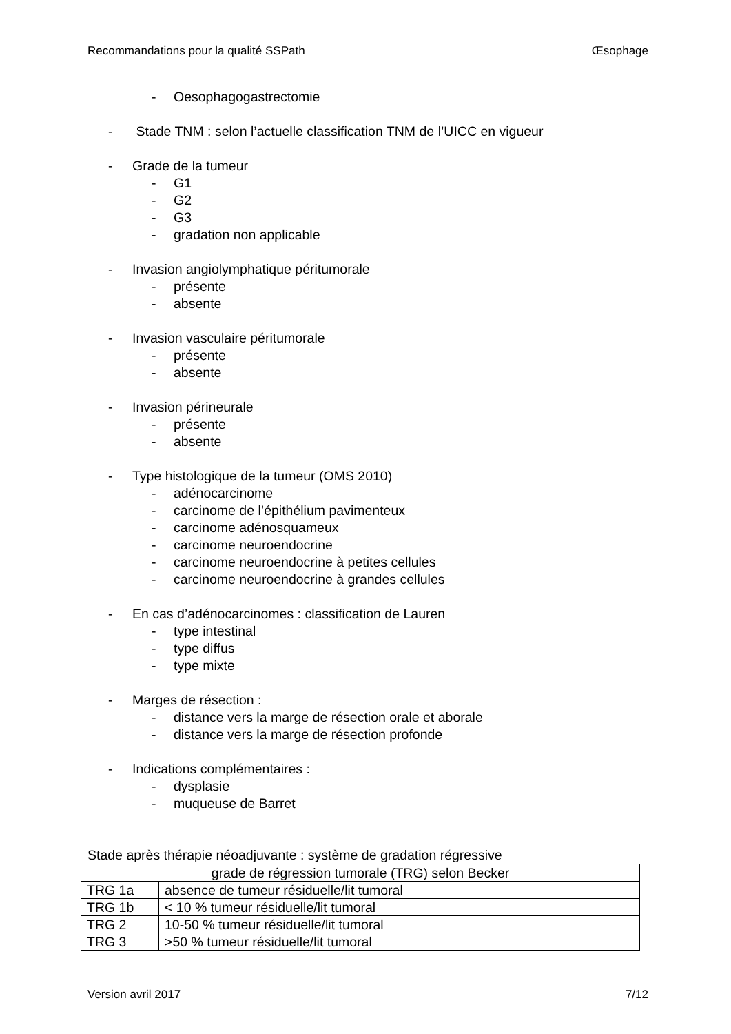Recommandations pour la qualité SSPath Œsophage
- Oesophagogastrectomie
- Stade TNM : selon l’actuelle classification TNM de l’UICC en vigueur
- Grade de la tumeur
- G1
- G2
- G3
- gradation non applicable
- Invasion angiolymphatique péritumorale
- présente
- absente
- Invasion vasculaire péritumorale
- présente
- absente
- Invasion périneurale
- présente
- absente
- Type histologique de la tumeur (OMS 2010)
- adénocarcinome
- carcinome de l’épithélium pavimenteux
- carcinome adénosquameux
- carcinome neuroendocrine
- carcinome neuroendocrine à petites cellules
- carcinome neuroendocrine à grandes cellules
- En cas d’adénocarcinomes : classification de Lauren
- type intestinal
- type diffus
- type mixte
- Marges de résection :
- distance vers la marge de résection orale et aborale
- distance vers la marge de résection profonde
- Indications complémentaires :
- dysplasie
- muqueuse de Barret
Stade après thérapie néoadjuvante : système de gradation régressive
| grade de régression tumorale (TRG) selon Becker | |
| TRG 1a | absence de tumeur résiduelle/lit tumoral |
| TRG 1b | < 10 % tumeur résiduelle/lit tumoral |
| TRG 2 | 10-50 % tumeur résiduelle/lit tumoral |
| TRG 3 | >50 % tumeur résiduelle/lit tumoral |
Version avril 2017 7/12